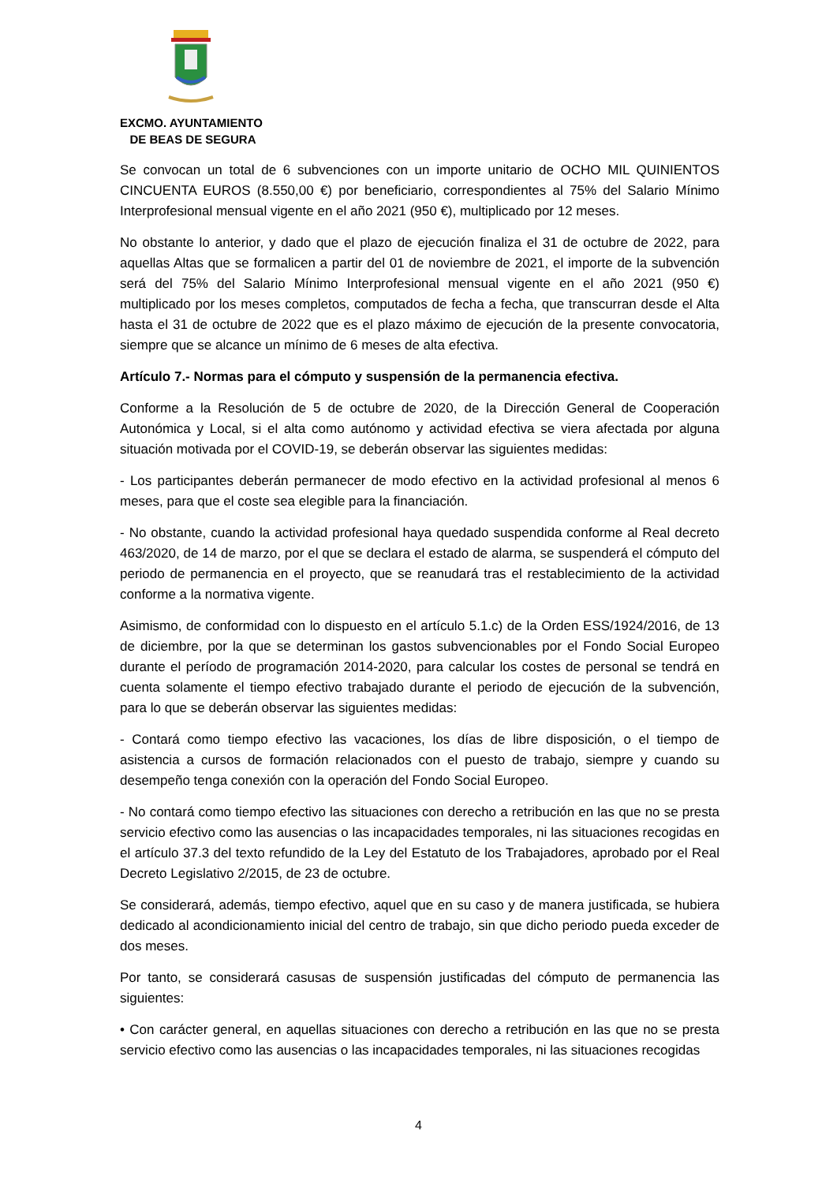EXCMO. AYUNTAMIENTO
DE BEAS DE SEGURA
Se convocan un total de 6 subvenciones con un importe unitario de OCHO MIL QUINIENTOS CINCUENTA EUROS (8.550,00 €) por beneficiario, correspondientes al 75% del Salario Mínimo Interprofesional mensual vigente en el año 2021 (950 €), multiplicado por 12 meses.
No obstante lo anterior, y dado que el plazo de ejecución finaliza el 31 de octubre de 2022, para aquellas Altas que se formalicen a partir del 01 de noviembre de 2021, el importe de la subvención será del 75% del Salario Mínimo Interprofesional mensual vigente en el año 2021 (950 €) multiplicado por los meses completos, computados de fecha a fecha, que transcurran desde el Alta hasta el 31 de octubre de 2022 que es el plazo máximo de ejecución de la presente convocatoria, siempre que se alcance un mínimo de 6 meses de alta efectiva.
Artículo 7.- Normas para el cómputo y suspensión de la permanencia efectiva.
Conforme a la Resolución de 5 de octubre de 2020, de la Dirección General de Cooperación Autonómica y Local, si el alta como autónomo y actividad efectiva se viera afectada por alguna situación motivada por el COVID-19, se deberán observar las siguientes medidas:
- Los participantes deberán permanecer de modo efectivo en la actividad profesional al menos 6 meses, para que el coste sea elegible para la financiación.
- No obstante, cuando la actividad profesional haya quedado suspendida conforme al Real decreto 463/2020, de 14 de marzo, por el que se declara el estado de alarma, se suspenderá el cómputo del periodo de permanencia en el proyecto, que se reanudará tras el restablecimiento de la actividad conforme a la normativa vigente.
Asimismo, de conformidad con lo dispuesto en el artículo 5.1.c) de la Orden ESS/1924/2016, de 13 de diciembre, por la que se determinan los gastos subvencionables por el Fondo Social Europeo durante el período de programación 2014-2020, para calcular los costes de personal se tendrá en cuenta solamente el tiempo efectivo trabajado durante el periodo de ejecución de la subvención, para lo que se deberán observar las siguientes medidas:
- Contará como tiempo efectivo las vacaciones, los días de libre disposición, o el tiempo de asistencia a cursos de formación relacionados con el puesto de trabajo, siempre y cuando su desempeño tenga conexión con la operación del Fondo Social Europeo.
- No contará como tiempo efectivo las situaciones con derecho a retribución en las que no se presta servicio efectivo como las ausencias o las incapacidades temporales, ni las situaciones recogidas en el artículo 37.3 del texto refundido de la Ley del Estatuto de los Trabajadores, aprobado por el Real Decreto Legislativo 2/2015, de 23 de octubre.
Se considerará, además, tiempo efectivo, aquel que en su caso y de manera justificada, se hubiera dedicado al acondicionamiento inicial del centro de trabajo, sin que dicho periodo pueda exceder de dos meses.
Por tanto, se considerará casusas de suspensión justificadas del cómputo de permanencia las siguientes:
• Con carácter general, en aquellas situaciones con derecho a retribución en las que no se presta servicio efectivo como las ausencias o las incapacidades temporales, ni las situaciones recogidas
4